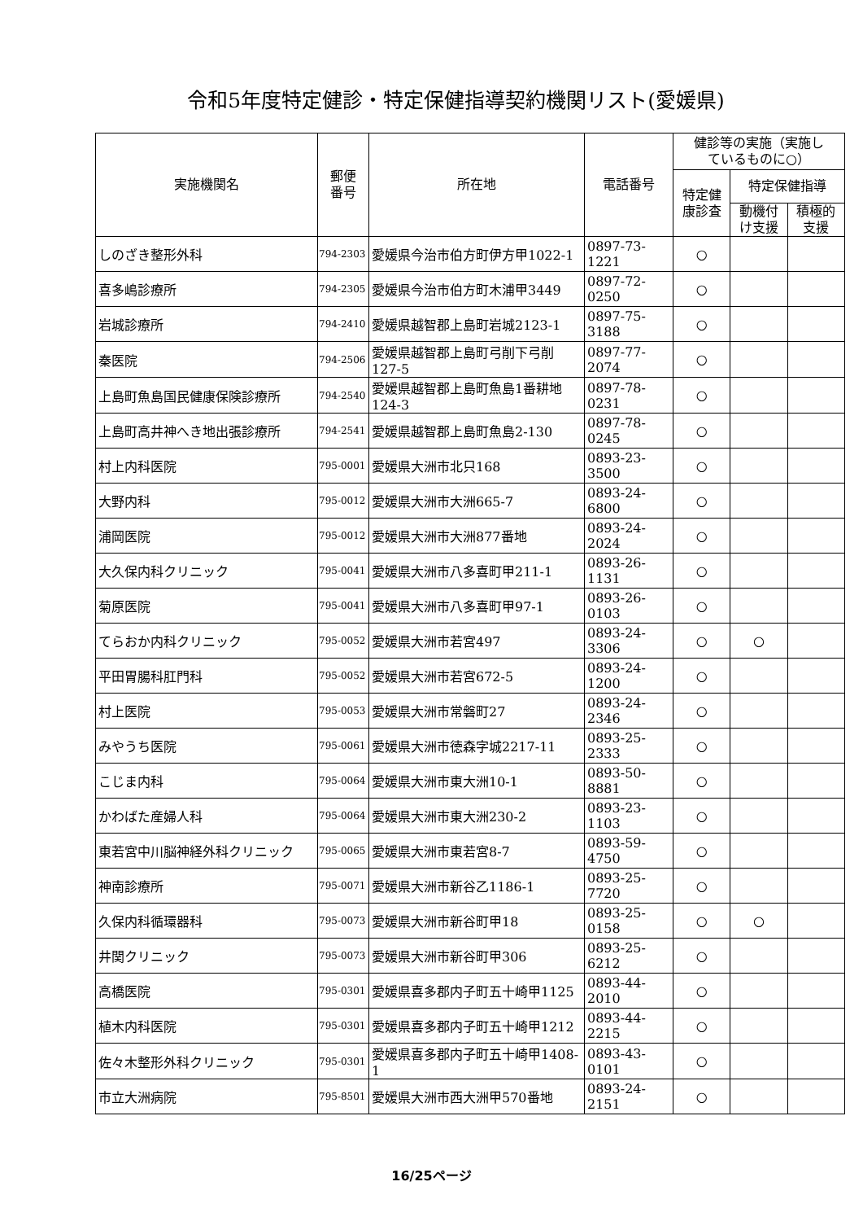令和5年度特定健診・特定保健指導契約機関リスト(愛媛県)
| 実施機関名 | 郵便 番号 | 所在地 | 電話番号 | 健診等の実施（実施し ているものに○） | | |
| --- | --- | --- | --- | --- | --- | --- |
| | | | | 特定健 康診査 | 特定保健指導 | |
| | | | | | 動機付 け支援 | 積極的 支援 |
| しのざき整形外科 | 794-2303 | 愛媛県今治市伯方町伊方甲1022-1 | 0897-73-1221 | ○ | | |
| 喜多嶋診療所 | 794-2305 | 愛媛県今治市伯方町木浦甲3449 | 0897-72-0250 | ○ | | |
| 岩城診療所 | 794-2410 | 愛媛県越智郡上島町岩城2123-1 | 0897-75-3188 | ○ | | |
| 秦医院 | 794-2506 | 愛媛県越智郡上島町弓削下弓削127-5 | 0897-77-2074 | ○ | | |
| 上島町魚島国民健康保険診療所 | 794-2540 | 愛媛県越智郡上島町魚島1番耕地124-3 | 0897-78-0231 | ○ | | |
| 上島町高井神へき地出張診療所 | 794-2541 | 愛媛県越智郡上島町魚島2-130 | 0897-78-0245 | ○ | | |
| 村上内科医院 | 795-0001 | 愛媛県大洲市北只168 | 0893-23-3500 | ○ | | |
| 大野内科 | 795-0012 | 愛媛県大洲市大洲665-7 | 0893-24-6800 | ○ | | |
| 浦岡医院 | 795-0012 | 愛媛県大洲市大洲877番地 | 0893-24-2024 | ○ | | |
| 大久保内科クリニック | 795-0041 | 愛媛県大洲市八多喜町甲211-1 | 0893-26-1131 | ○ | | |
| 菊原医院 | 795-0041 | 愛媛県大洲市八多喜町甲97-1 | 0893-26-0103 | ○ | | |
| てらおか内科クリニック | 795-0052 | 愛媛県大洲市若宮497 | 0893-24-3306 | ○ | ○ | |
| 平田胃腸科肛門科 | 795-0052 | 愛媛県大洲市若宮672-5 | 0893-24-1200 | ○ | | |
| 村上医院 | 795-0053 | 愛媛県大洲市常磐町27 | 0893-24-2346 | ○ | | |
| みやうち医院 | 795-0061 | 愛媛県大洲市徳森字城2217-11 | 0893-25-2333 | ○ | | |
| こじま内科 | 795-0064 | 愛媛県大洲市東大洲10-1 | 0893-50-8881 | ○ | | |
| かわばた産婦人科 | 795-0064 | 愛媛県大洲市東大洲230-2 | 0893-23-1103 | ○ | | |
| 東若宮中川脳神経外科クリニック | 795-0065 | 愛媛県大洲市東若宮8-7 | 0893-59-4750 | ○ | | |
| 神南診療所 | 795-0071 | 愛媛県大洲市新谷乙1186-1 | 0893-25-7720 | ○ | | |
| 久保内科循環器科 | 795-0073 | 愛媛県大洲市新谷町甲18 | 0893-25-0158 | ○ | ○ | |
| 井関クリニック | 795-0073 | 愛媛県大洲市新谷町甲306 | 0893-25-6212 | ○ | | |
| 高橋医院 | 795-0301 | 愛媛県喜多郡内子町五十崎甲1125 | 0893-44-2010 | ○ | | |
| 植木内科医院 | 795-0301 | 愛媛県喜多郡内子町五十崎甲1212 | 0893-44-2215 | ○ | | |
| 佐々木整形外科クリニック | 795-0301 | 愛媛県喜多郡内子町五十崎甲1408-1 | 0893-43-0101 | ○ | | |
| 市立大洲病院 | 795-8501 | 愛媛県大洲市西大洲甲570番地 | 0893-24-2151 | ○ | | |
16/25ページ